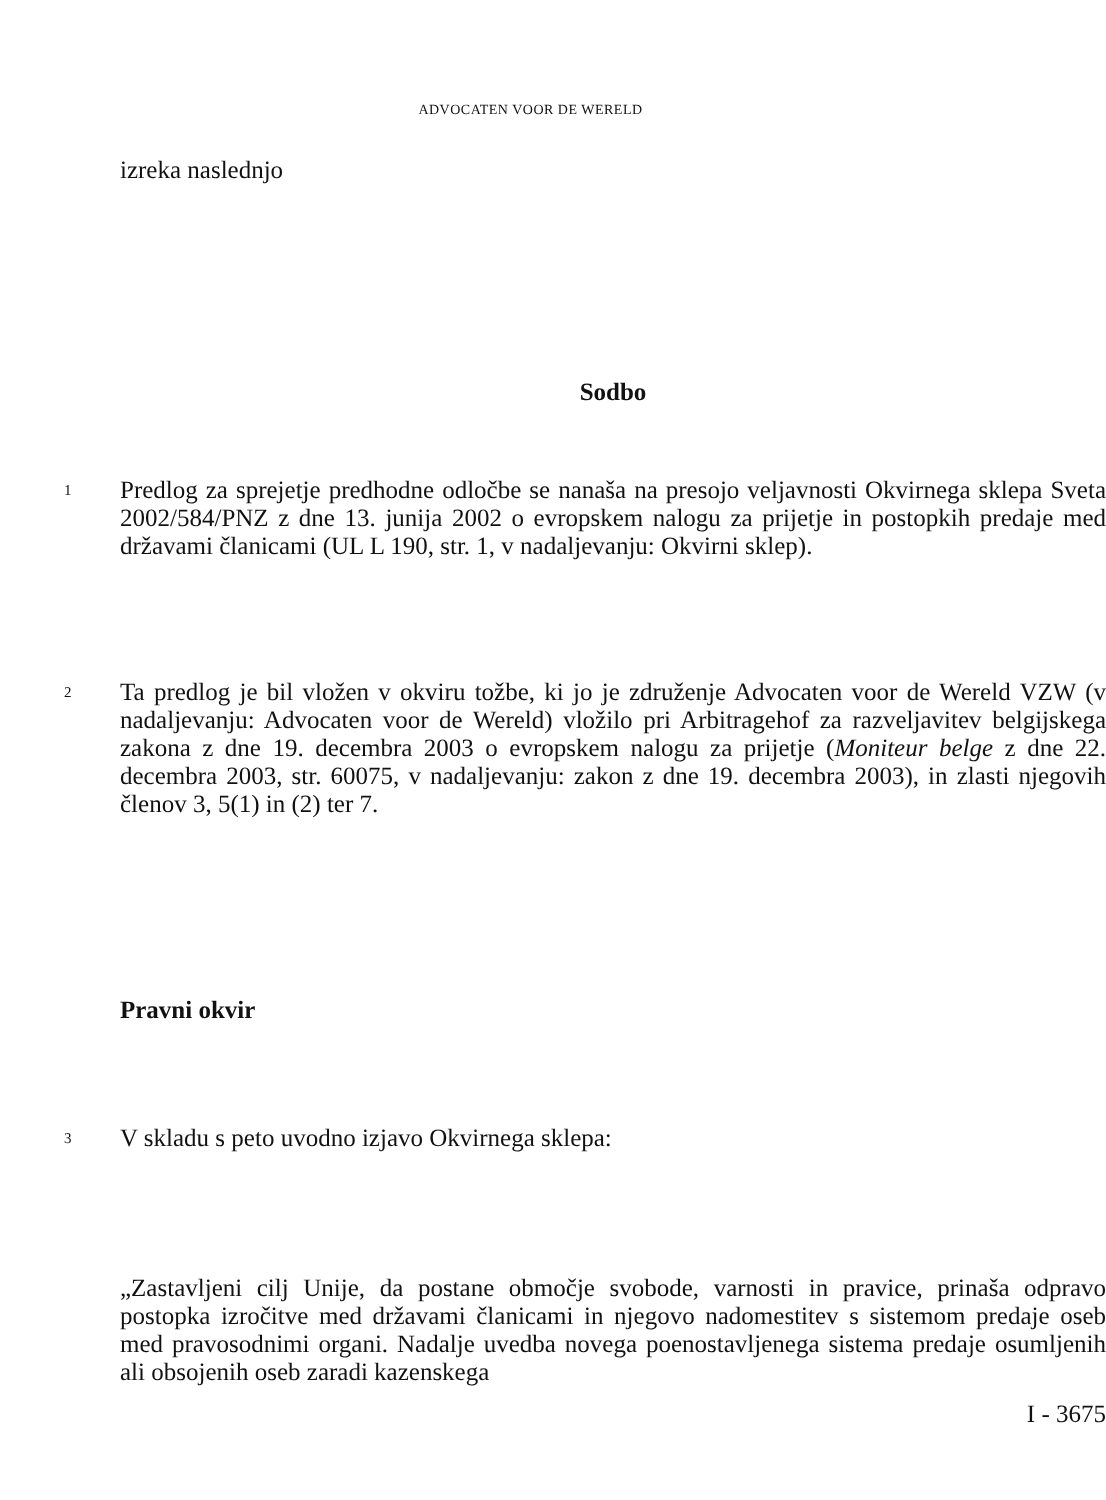ADVOCATEN VOOR DE WERELD
izreka naslednjo
Sodbo
1
Predlog za sprejetje predhodne odločbe se nanaša na presojo veljavnosti Okvirnega sklepa Sveta 2002/584/PNZ z dne 13. junija 2002 o evropskem nalogu za prijetje in postopkih predaje med državami članicami (UL L 190, str. 1, v nadaljevanju: Okvirni sklep).
2
Ta predlog je bil vložen v okviru tožbe, ki jo je združenje Advocaten voor de Wereld VZW (v nadaljevanju: Advocaten voor de Wereld) vložilo pri Arbitragehof za razveljavitev belgijskega zakona z dne 19. decembra 2003 o evropskem nalogu za prijetje (Moniteur belge z dne 22. decembra 2003, str. 60075, v nadaljevanju: zakon z dne 19. decembra 2003), in zlasti njegovih členov 3, 5(1) in (2) ter 7.
Pravni okvir
3
V skladu s peto uvodno izjavo Okvirnega sklepa:
„Zastavljeni cilj Unije, da postane območje svobode, varnosti in pravice, prinaša odpravo postopka izročitve med državami članicami in njegovo nadomestitev s sistemom predaje oseb med pravosodnimi organi. Nadalje uvedba novega poenostavljenega sistema predaje osumljenih ali obsojenih oseb zaradi kazenskega
I - 3675